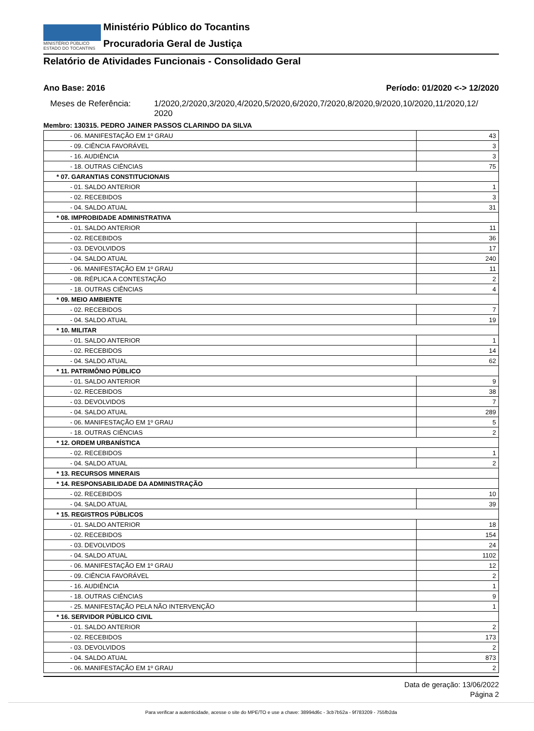MINISTÉRIO PÚBLICO
ESTADO DO TOCANTINS
Ministério Público do Tocantins
Procuradoria Geral de Justiça
Relatório de Atividades Funcionais - Consolidado Geral
Ano Base: 2016 Período: 01/2020 <-> 12/2020
Meses de Referência: 1/2020,2/2020,3/2020,4/2020,5/2020,6/2020,7/2020,8/2020,9/2020,10/2020,11/2020,12/ 2020
Membro: 130315. PEDRO JAINER PASSOS CLARINDO DA SILVA
| - 06. MANIFESTAÇÃO EM 1º GRAU | 43 |
| - 09. CIÊNCIA FAVORÁVEL | 3 |
| - 16. AUDIÊNCIA | 3 |
| - 18. OUTRAS CIÊNCIAS | 75 |
| * 07. GARANTIAS CONSTITUCIONAIS | |
| - 01. SALDO ANTERIOR | 1 |
| - 02. RECEBIDOS | 3 |
| - 04. SALDO ATUAL | 31 |
| * 08. IMPROBIDADE ADMINISTRATIVA | |
| - 01. SALDO ANTERIOR | 11 |
| - 02. RECEBIDOS | 36 |
| - 03. DEVOLVIDOS | 17 |
| - 04. SALDO ATUAL | 240 |
| - 06. MANIFESTAÇÃO EM 1º GRAU | 11 |
| - 08. RÉPLICA A CONTESTAÇÃO | 2 |
| - 18. OUTRAS CIÊNCIAS | 4 |
| * 09. MEIO AMBIENTE | |
| - 02. RECEBIDOS | 7 |
| - 04. SALDO ATUAL | 19 |
| * 10. MILITAR | |
| - 01. SALDO ANTERIOR | 1 |
| - 02. RECEBIDOS | 14 |
| - 04. SALDO ATUAL | 62 |
| * 11. PATRIMÔNIO PÚBLICO | |
| - 01. SALDO ANTERIOR | 9 |
| - 02. RECEBIDOS | 38 |
| - 03. DEVOLVIDOS | 7 |
| - 04. SALDO ATUAL | 289 |
| - 06. MANIFESTAÇÃO EM 1º GRAU | 5 |
| - 18. OUTRAS CIÊNCIAS | 2 |
| * 12. ORDEM URBANÍSTICA | |
| - 02. RECEBIDOS | 1 |
| - 04. SALDO ATUAL | 2 |
| * 13. RECURSOS MINERAIS | |
| * 14. RESPONSABILIDADE DA ADMINISTRAÇÃO | |
| - 02. RECEBIDOS | 10 |
| - 04. SALDO ATUAL | 39 |
| * 15. REGISTROS PÚBLICOS | |
| - 01. SALDO ANTERIOR | 18 |
| - 02. RECEBIDOS | 154 |
| - 03. DEVOLVIDOS | 24 |
| - 04. SALDO ATUAL | 1102 |
| - 06. MANIFESTAÇÃO EM 1º GRAU | 12 |
| - 09. CIÊNCIA FAVORÁVEL | 2 |
| - 16. AUDIÊNCIA | 1 |
| - 18. OUTRAS CIÊNCIAS | 9 |
| - 25. MANIFESTAÇÃO PELA NÃO INTERVENÇÃO | 1 |
| * 16. SERVIDOR PÚBLICO CIVIL | |
| - 01. SALDO ANTERIOR | 2 |
| - 02. RECEBIDOS | 173 |
| - 03. DEVOLVIDOS | 2 |
| - 04. SALDO ATUAL | 873 |
| - 06. MANIFESTAÇÃO EM 1º GRAU | 2 |
Data de geração: 13/06/2022
Página 2
Para verificar a autenticidade, acesse o site do MPE/TO e use a chave: 38994d6c - 3cb7b52a - 9f783209 - 755fb2da